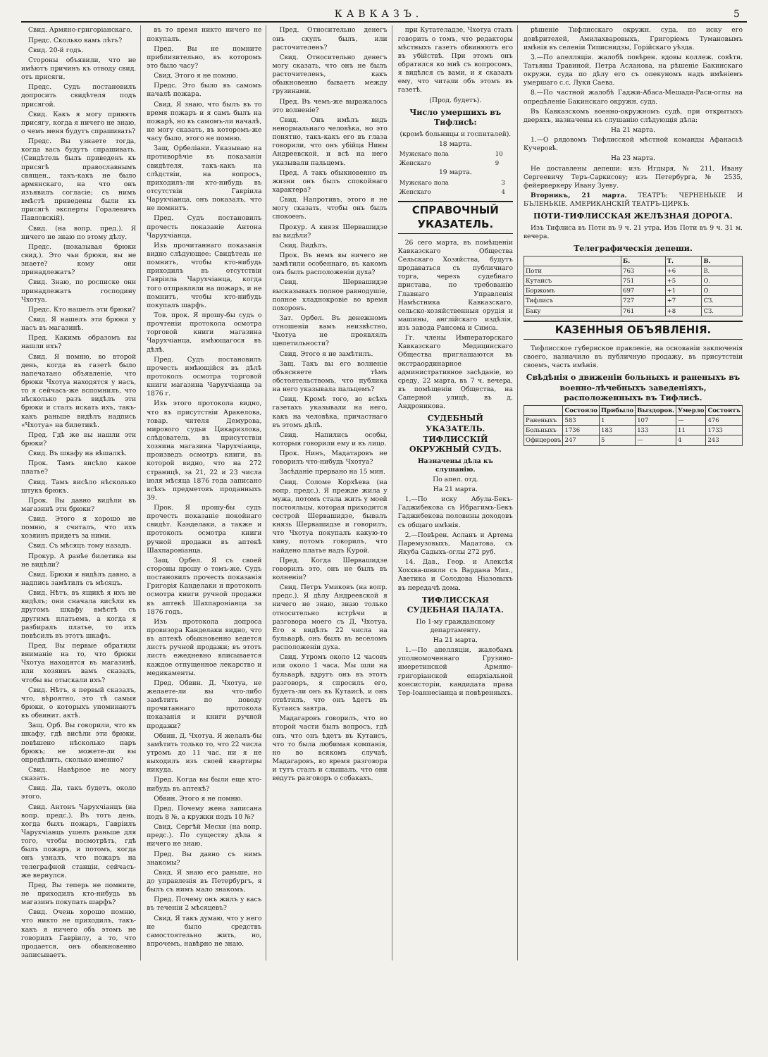КАВКАЗЪ. 5
Свид. Армяно-григоріанскаго.
Предс. Сколько вамъ лѣтъ?
Свид. 20-й годъ.
Стороны объявили, что не имѣютъ причинъ къ отводу свид. отъ присяги.
Предс. Судъ постановилъ допросить свидѣтеля подъ присягой.
Свид. Какъ я могу принять присягу, когда я ничего не знаю, о чемъ меня будутъ спрашивать?
Предс. Вы узнаете тогда, когда васъ будутъ спрашивать. (Свидѣтель былъ приведенъ къ присягѣ православнымъ священ., такъ-какъ не было армянскаго, на что онъ изъявилъ согласіе; съ нимъ вмѣстѣ приведены были къ присягѣ эксперты Горалевичъ Павловскій).
Свид. (на вопр. пред.). Я ничего не знаю по этому дѣлу.
Предс. (показывая брюки свид.). Это чьи брюки, вы не знаете? кому они принадлежатъ?
Свид. Знаю, по росписке они принадлежатъ господину Чхотуа.
Предс. Кто нашелъ эти брюки?
Свид. Я нашелъ эти брюки у насъ въ магазинѣ.
Пред. Какимъ образомъ вы нашли ихъ?
Свид. Я помню, во второй день, когда въ газетѣ было напечатано объявленіе, что брюки Чхотуа находятся у насъ, то я сейчасъ-же вспомнилъ, что нѣсколько разъ видѣлъ эти брюки и сталъ искать ихъ, такъ-какъ раньше видѣлъ надпись «Чхотуа» на билетикѣ.
Пред. Гдѣ же вы нашли эти брюки?
Свид. Въ шкафу на вѣшалкѣ.
Прок. Тамъ висѣло какое платье?
Свид. Тамъ висѣло нѣсколько штукъ брюкъ.
Прок. Вы давно видѣли въ магазинѣ эти брюки?
Свид. Этого я хорошо не помню, я считалъ, что ихъ хозяинъ придетъ за ними.
Свид. Съ мѣсяцъ тому назадъ.
Прокур. А ранѣе билетика вы не видѣли?
Свид. Брюки я видѣлъ давно, а надпись замѣтилъ съ мѣсяцъ.
Свид. Нѣтъ, въ ящикѣ я ихъ не видѣлъ; они сначала висѣли въ другомъ шкафу вмѣстѣ съ другимъ платьемъ, а когда я разбиралъ платье, то ихъ повѣсилъ въ этотъ шкафъ.
Пред. Вы первые обратили вниманіе на то, что брюки Чхотуа находятся въ магазинѣ, или хозяинъ вамъ сказалъ, чтобы вы отыскали ихъ?
Свид. Нѣтъ, я первый сказалъ, что, вѣроятно, это тѣ самыя брюки, о которыхъ упоминаютъ въ обвинит. актѣ.
Защ. Орб. Вы говорили, что въ шкафу, гдѣ висѣли эти брюки, повѣшено нѣсколько паръ брюкъ; не можете-ли вы опредѣлить, сколько именно?
Свид. Навѣрное не могу сказать.
Свид. Да, такъ будетъ, около этого.
Свид. Антонъ Чарухчіанцъ (на вопр. предс.). Въ тотъ день, когда былъ пожаръ, Гавріилъ Чарухчіанцъ ушелъ раньше для того, чтобы посмотрѣть, гдѣ былъ пожаръ, и потомъ, когда онъ узналъ, что пожаръ на телеграфной станціи, сейчасъ-же вернулся.
Пред. Вы теперь не помните, не приходилъ кто-нибудь въ магазинъ покупать шарфъ?
Свид. Очень хорошо помню, что никто не приходилъ, такъ-какъ я ничего объ этомъ не говорилъ Гавріилу, а то, что продается, онъ обыкновенно записываетъ.
въ то время никто ничего не покупалъ.
Пред. Вы не помните приблизительно, въ которомъ это было часу?
Свид. Этого я не помню.
Предс. Это было въ самомъ началѣ пожара.
Свид. Я знаю, что былъ въ то время пожаръ и я самъ былъ на пожарѣ, но въ самомъ-ли началѣ, не могу сказать, въ которомъ-же часу было, этого не помню.
Защ. Орбеліани. Указываю на противорѣчіе въ показаніи свидѣтеля, такъ-какъ на слѣдствіи, на вопросъ, приходилъ-ли кто-нибудь въ отсутствіи Гавріила Чарухчіанца, онъ показалъ, что не помнитъ.
Пред. Судъ постановилъ прочесть показаніе Антона Чарухчіанца.
Изъ прочитаннаго показанія видно слѣдующее: Свидѣтель не помнитъ, чтобы кто-нибудь приходилъ въ отсутствіи Гавріила Чарухчіанца, когда того отправляли на пожаръ, и не помнитъ, чтобы кто-нибудь покупалъ шарфъ.
Тов. прок. Я прошу-бы судъ о прочтеніи протокола осмотра торговой книги магазина Чарухчіанца, имѣющагося въ дѣлѣ.
Пред. Судъ постановилъ прочесть имѣющійся въ дѣлѣ протоколъ осмотра торговой книги магазина Чарухчіанца за 1876 г.
Изъ этого протокола видно, что въ присутствіи Аракелова, товар. чителя Демурова, мирового судьи Цикаризлова, слѣдователь, въ присутствіи хозяина магазина Чарухчіанца, произведъ осмотръ книги, въ которой видно, что на 272 страницѣ, за 21, 22 и 23 числа іюля мѣсяца 1876 года записано всѣхъ предметовъ проданныхъ 39.
Прок. Я прошу-бы судъ прочесть показаніе покойнаго свидѣт. Канделаки, а также и протоколъ осмотра книги ручной продажи въ аптекѣ Шахпароніанца.
Защ. Орбел. Я съ своей стороны прошу о томъ-же. Судъ постановилъ прочесть показанія Григорія Канделаки и протоколъ осмотра книги ручной продажи въ аптекѣ Шахпароніанца за 1876 годъ.
Изъ протокола допроса провизора Канделаки видно, что въ аптекѣ обыкновенно ведется листъ ручной продажи; въ этотъ листъ ежедневно вписывается каждое отпущенное лекарство и медикаменты.
Пред. Обвин. Д. Чхотуа, не желаете-ли вы что-либо замѣтить по поводу прочитаннаго протокола показанія и книги ручной продажи?
Обвин. Д. Чхотуа. Я желалъ-бы замѣтить только то, что 22 числа утромъ до 11 час. ни я не выходилъ изъ своей квартиры никуда.
Пред. Когда вы были еще кто-нибудь въ аптекѣ?
Обвин. Этого я не помню.
Пред. Почему жена записана подъ 8 №, а кружки подъ 10 №?
Свид. Сергѣй Месхи (на вопр. предс.). По существу дѣла я ничего не знаю.
Пред. Вы давно съ нимъ знакомы?
Свид. Я знаю его раньше, но до управленія въ Петербургъ, я былъ съ нимъ мало знакомъ.
Пред. Почему онъ жилъ у васъ въ теченіи 2 мѣсяцевъ?
Свид. Я такъ думаю, что у него не было средствъ самостоятельно жить, но, впрочемъ, навѣрно не знаю.
Пред. Относительно денегъ онъ скупъ былъ, или расточителенъ?
Свид. Относительно денегъ могу сказать, что онъ не былъ расточителенъ, какъ обыкновенно бываетъ между грузинами.
Пред. Въ чемъ-же выражалось это волненіе?
Свид. Онъ имѣлъ видъ ненормальнаго человѣка, но это понятно, такъ-какъ его въ глаза говорили, что онъ убійца Нины Андреевской, и всѣ на него указывали пальцемъ.
Пред. А такъ обыкновенно въ жизни онъ былъ спокойнаго характера?
Свид. Напротивъ, этого я не могу сказать, чтобы онъ былъ спокоенъ.
Прокур. А князя Шервашидзе вы видѣли?
Свид. Видѣлъ.
Прок. Въ немъ вы ничего не замѣтили особеннаго, въ какомъ онъ былъ расположеніи духа?
Свид. Шервашидзе высказывалъ полное равнодушіе, полное хладнокровіе во время похоронъ.
Зат. Орбел. Въ денежномъ отношеніи вамъ неизвѣстно, Чхотуа не проявлялъ щепетильности?
Свид. Этого я не замѣтилъ.
Защ. Такъ вы его волненіе объясняете тѣмъ обстоятельствомъ, что публика на него указывала пальцемъ?
Свид. Кромѣ того, во всѣхъ газетахъ указывали на него, какъ на человѣка, причастнаго въ этомъ дѣлѣ.
Свид. Напились особы, которыя говорили ему и въ лицо.
Прок. Нинъ, Мадатаровъ не говорилъ что-нибудь Чхотуа?
Засѣданіе прервано на 15 мин.
Свид. Соломе Корхѣева (на вопр. предс.). Я прежде жила у мужа, потомъ стала жить у моей постояльцы, которая приходится сестрой Шервашидзе, бывалъ князь Шервашидзе и говорилъ, что Чхотуа покупалъ какую-то хину, потомъ говорилъ, что найдено платье надъ Курой.
Пред. Когда Шервашидзе говорилъ это, онъ не былъ въ волненіи?
Свид. Петръ Умиковъ (на вопр. предс.). Я дѣлу Андреевской я ничего не знаю, знаю только относительно встрѣчи и разговора моего съ Д. Чхотуа. Его я видѣлъ 22 числа на бульварѣ, онъ былъ въ веселомъ расположеніи духа.
Свид. Утромъ около 12 часовъ или около 1 часа. Мы шли на бульварѣ, вдругъ онъ въ этотъ разговоръ, я спросилъ его, будетъ-ли онъ въ Кутаисѣ, и онъ отвѣтилъ, что онъ ѣдетъ въ Кутаисъ завтра.
Мадагаровъ говорилъ, что во второй части былъ вопросъ, гдѣ онъ, что онъ ѣдетъ въ Кутаисъ, что то была любимая компанія, но во всякомъ случаѣ, Мадагаровъ, во время разговора и тутъ сталъ и слышалъ, что они ведутъ разговоръ о собакахъ.
при Кутателадзе, Чхотуа сталъ говорить о томъ, что редакторы мѣстныхъ газетъ обвиняютъ его въ убійствѣ. При этомъ онъ обратился ко мнѣ съ вопросомъ, я видѣлся съ вами, и я сказалъ ему, что читали объ этомъ въ газетѣ.
(Прод. будетъ).
Число умершихъ въ Тифлисѣ:
(кромѣ больницы и госпиталей).
18 марта.
| Мужскаго пола | 10 |
| Женскаго | 9 |
19 марта.
| Мужскаго пола | 3 |
| Женскаго | 4 |
СПРАВОЧНЫЙ УКАЗАТЕЛЬ.
26 сего марта, въ помѣщеніи Кавказскаго Общества Сельскаго Хозяйства, будутъ продаваться съ публичнаго торга, черезъ судебнаго пристава, по требованію Главнаго Управленія Намѣстника Кавказскаго, сельско-хозяйственныя орудія и машины, англійскаго издѣлія, изъ завода Рансома и Симса.
Гг. члены Императорскаго Кавказскаго Медицинскаго Общества приглашаются въ экстраординарное административное засѣданіе, во среду, 22 марта, въ 7 ч. вечера, въ помѣщеніи Общества, на Саперной улицѣ, въ д. Андроникова.
СУДЕБНЫЙ УКАЗАТЕЛЬ.
ТИФЛИССКІЙ ОКРУЖНЫЙ СУДЪ.
Назначены дѣла къ слушанію.
По апел. отд.
На 21 марта.
1.—По иску Абула-Бекъ-Гаджибекова съ Ибрагимъ-Бекъ Гаджибекова половины доходовъ съ общаго имѣнія.
2.—Повѣрен. Асланъ и Артема Паремузовыхъ, Мадатова, съ Якуба Садыхъ-оглы 272 руб.
14. Дав., Геор. и Алексѣя Хоххва-швили съ Вардана Мих., Аветика и Солодова Ніазовыхъ въ передачѣ дома.
ТИФЛИССКАЯ СУДЕБНАЯ ПАЛАТА.
По 1-му гражданскому департаменту.
На 21 марта.
1.—По апелляціи, жалобамъ уполномоченнаго Грузино-имеретинской Армяно-григоріанской епархіальной консисторіи, кандидата права Тер-Іоаннесіанца и повѣренныхъ.
рѣшеніе Тифлисскаго окружн. суда, по иску его довѣрителей, Амилахваровыхъ, Григоріемъ Тумановымъ имѣнія въ селеніи Типиснидзы, Горійскаго уѣзда.
3.—По апелляціи. жалобѣ повѣрен. вдовы коллеж. совѣтн. Татьяны Травиной, Петра Асланова, на рѣшеніе Бакинскаго окружн. суда по дѣлу его съ опекуномъ надъ имѣніемъ умершаго с.с. Луки Саева.
8.—По частной жалобѣ Гаджи-Абаса-Мешади-Раси-оглы на опредѣленіе Бакинскаго окружн. суда.
Въ Кавказскомъ военно-окружномъ судѣ, при открытыхъ дверяхъ, назначены къ слушанію слѣдующія дѣла:
На 21 марта.
1.—О рядовомъ Тифлисской мѣстной команды Афанасьѣ Кучеровѣ.
На 23 марта.
Не доставлены депеши: изъ Игдыря, № 211, Ивану Сергеевичу Теръ-Саркисову; изъ Петербурга, № 2535, фейерверкеру Ивану Зуеву.
Вторникъ, 21 марта. ТЕАТРЪ: ЧЕРНЕНЬКІЕ И БЪЛЕНЬКІЕ. АМЕРИКАНСКІЙ ТЕАТРЪ-ЦИРКЪ.
ПОТИ-ТИФЛИССКАЯ ЖЕЛѢЗНАЯ ДОРОГА.
Изъ Тифлиса въ Поти въ 9 ч. 21 утра. Изъ Поти въ 9 ч. 31 м. вечера.
Телеграфическія депеши.
| | Б. | Т. | В. |
| --- | --- | --- | --- |
| Поти | 763 | +6 | В. |
| Кутаисъ | 751 | +5 | О. |
| Боржомъ | 697 | +1 | О. |
| Тифлисъ | 727 | +7 | СЗ. |
| Баку | 761 | +8 | СЗ. |
КАЗЕННЫЯ ОБЪЯВЛЕНІЯ.
Тифлисское губернское правленіе, на основаніи заключенія своего, назначило въ публичную продажу, въ присутствіи своемъ, часть имѣнія.
Свѣдѣнія о движеніи больныхъ и раненыхъ въ военно-лѣчебныхъ заведеніяхъ, расположенныхъ въ Тифлисѣ.
| | Состояло | Прибыло | Выздоров. | Умерло | Состоитъ |
| --- | --- | --- | --- | --- | --- |
| Раненыхъ | 583 | 1 | 107 | — | 476 |
| Больныхъ | 1736 | 183 | 133 | 11 | 1733 |
| Офицеровъ | 247 | 5 | — | 4 | 243 |